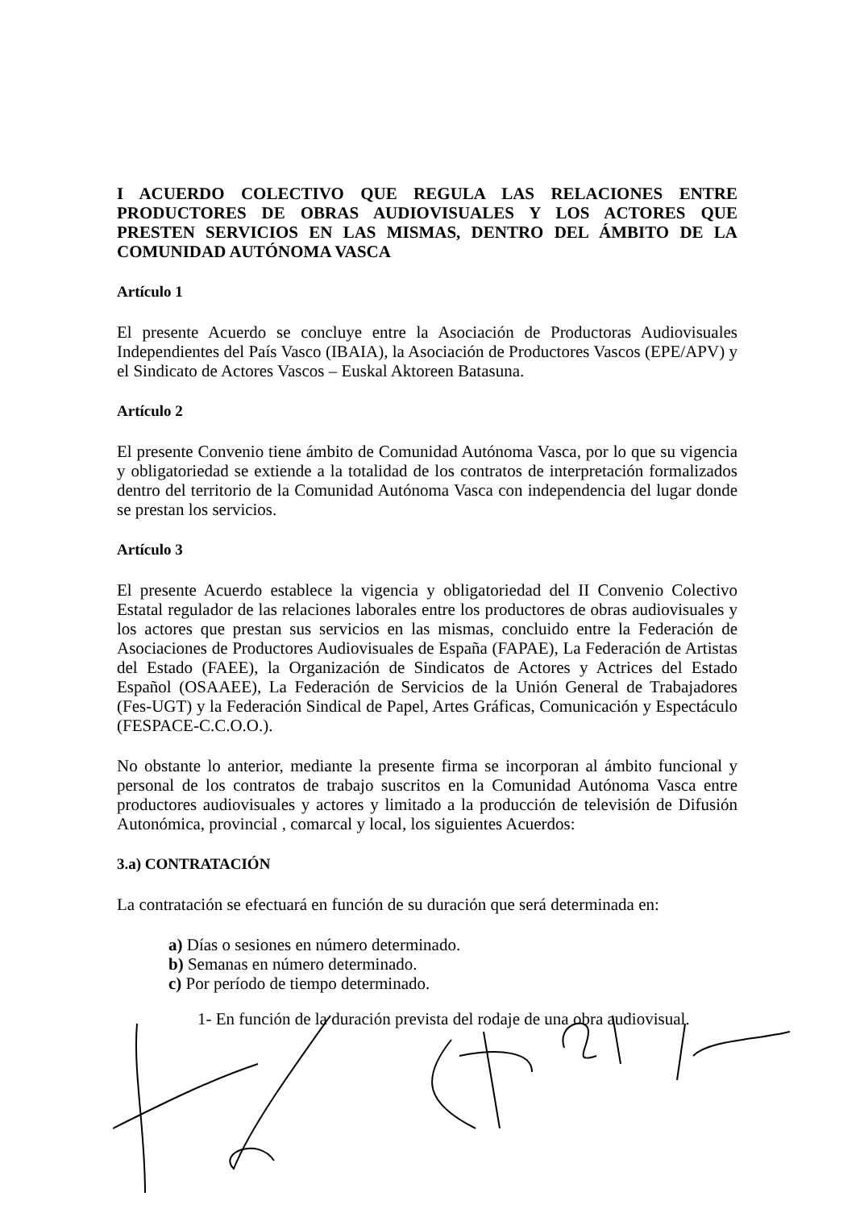I ACUERDO COLECTIVO QUE REGULA LAS RELACIONES ENTRE PRODUCTORES DE OBRAS AUDIOVISUALES Y LOS ACTORES QUE PRESTEN SERVICIOS EN LAS MISMAS, DENTRO DEL ÁMBITO DE LA COMUNIDAD AUTÓNOMA VASCA
Artículo 1
El presente Acuerdo se concluye entre la Asociación de Productoras Audiovisuales Independientes del País Vasco (IBAIA), la Asociación de Productores Vascos (EPE/APV) y el Sindicato de Actores Vascos – Euskal Aktoreen Batasuna.
Artículo 2
El presente Convenio tiene ámbito de Comunidad Autónoma Vasca, por lo que su vigencia y obligatoriedad se extiende a la totalidad de los contratos de interpretación formalizados dentro del territorio de la Comunidad Autónoma Vasca con independencia del lugar donde se prestan los servicios.
Artículo 3
El presente Acuerdo establece la vigencia y obligatoriedad del II Convenio Colectivo Estatal regulador de las relaciones laborales entre los productores de obras audiovisuales y los actores que prestan sus servicios en las mismas, concluido entre la Federación de Asociaciones de Productores Audiovisuales de España (FAPAE), La Federación de Artistas del Estado (FAEE), la Organización de Sindicatos de Actores y Actrices del Estado Español (OSAAEE), La Federación de Servicios de la Unión General de Trabajadores (Fes-UGT) y la Federación Sindical de Papel, Artes Gráficas, Comunicación y Espectáculo (FESPACE-C.C.O.O.).
No obstante lo anterior, mediante la presente firma se incorporan al ámbito funcional y personal de los contratos de trabajo suscritos en la Comunidad Autónoma Vasca entre productores audiovisuales y actores y limitado a la producción de televisión de Difusión Autonómica, provincial , comarcal y local, los siguientes Acuerdos:
3.a) CONTRATACIÓN
La contratación se efectuará en función de su duración que será determinada en:
a) Días o sesiones en número determinado.
b) Semanas en número determinado.
c) Por período de tiempo determinado.
1- En función de la duración prevista del rodaje de una obra audiovisual.